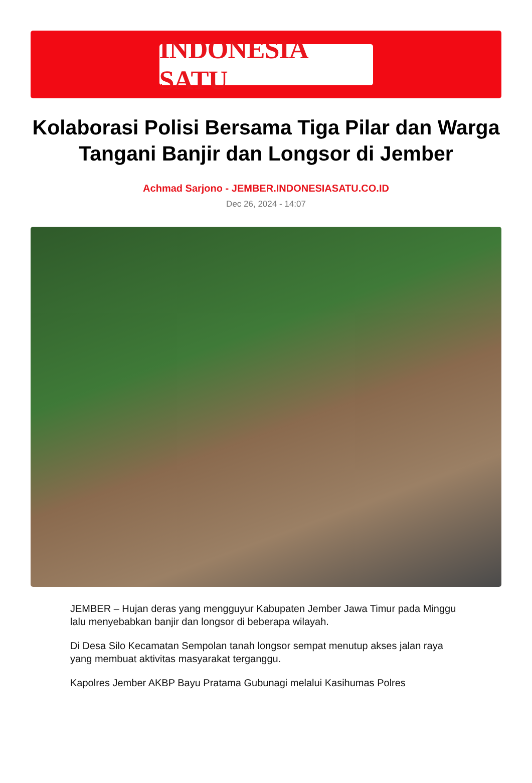INDONESIA SATU
Kolaborasi Polisi Bersama Tiga Pilar dan Warga Tangani Banjir dan Longsor di Jember
Achmad Sarjono - JEMBER.INDONESIASATU.CO.ID
Dec 26, 2024 - 14:07
JEMBER – Hujan deras yang mengguyur Kabupaten Jember Jawa Timur pada Minggu lalu menyebabkan banjir dan longsor di beberapa wilayah.
Di Desa Silo Kecamatan Sempolan tanah longsor sempat menutup akses jalan raya yang membuat aktivitas masyarakat terganggu.
Kapolres Jember AKBP Bayu Pratama Gubunagi melalui Kasihumas Polres